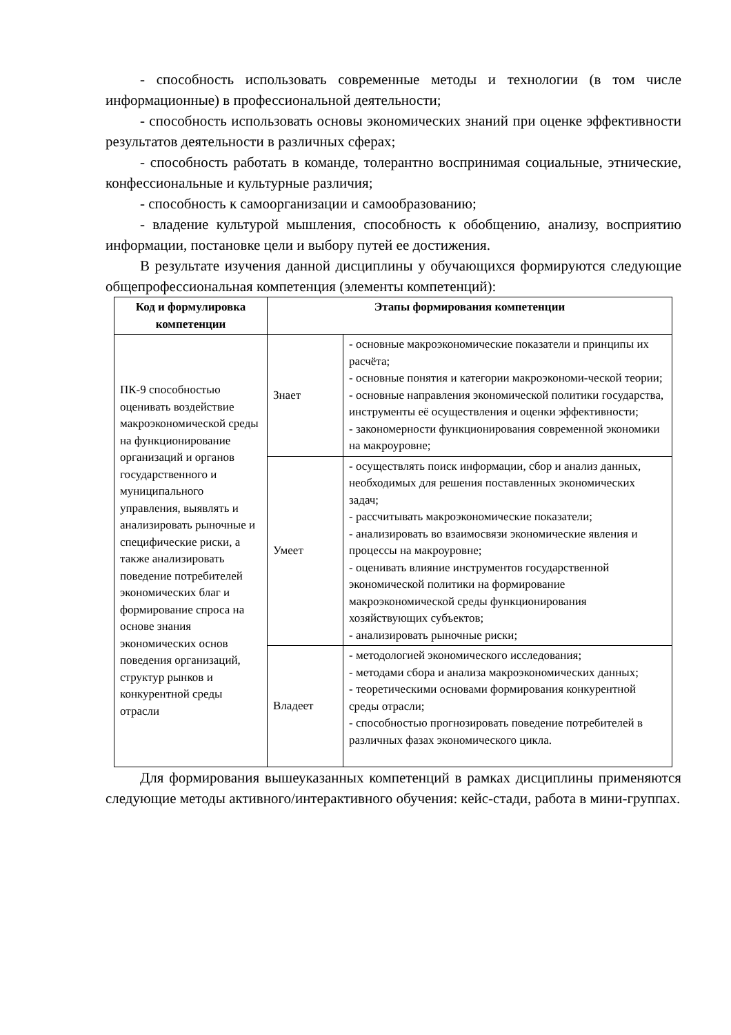- способность использовать современные методы и технологии (в том числе информационные) в профессиональной деятельности;
- способность использовать основы экономических знаний при оценке эффективности результатов деятельности в различных сферах;
- способность работать в команде, толерантно воспринимая социальные, этнические, конфессиональные и культурные различия;
- способность к самоорганизации и самообразованию;
- владение культурой мышления, способность к обобщению, анализу, восприятию информации, постановке цели и выбору путей ее достижения.
В результате изучения данной дисциплины у обучающихся формируются следующие общепрофессиональная компетенция (элементы компетенций):
| Код и формулировка компетенции | Этапы формирования компетенции | |
| --- | --- | --- |
| ПК-9 способностью оценивать воздействие макроэкономической среды на функционирование организаций и органов государственного и муниципального управления, выявлять и анализировать рыночные и специфические риски, а также анализировать поведение потребителей экономических благ и формирование спроса на основе знания экономических основ поведения организаций, структур рынков и конкурентной среды отрасли | Знает | - основные макроэкономические показатели и принципы их расчёта; - основные понятия и категории макроэкономи-ческой теории; - основные направления экономической политики государства, инструменты её осуществления и оценки эффективности; - закономерности функционирования современной экономики на макроуровне; |
| | Умеет | - осуществлять поиск информации, сбор и анализ данных, необходимых для решения поставленных экономических задач; - рассчитывать макроэкономические показатели; - анализировать во взаимосвязи экономические явления и процессы на макроуровне; - оценивать влияние инструментов государственной экономической политики на формирование макроэкономической среды функционирования хозяйствующих субъектов; - анализировать рыночные риски; |
| | Владеет | - методологией экономического исследования; - методами сбора и анализа макроэкономических данных; - теоретическими основами формирования конкурентной среды отрасли; - способностью прогнозировать поведение потребителей в различных фазах экономического цикла. |
Для формирования вышеуказанных компетенций в рамках дисциплины применяются следующие методы активного/интерактивного обучения: кейс-стади, работа в мини-группах.